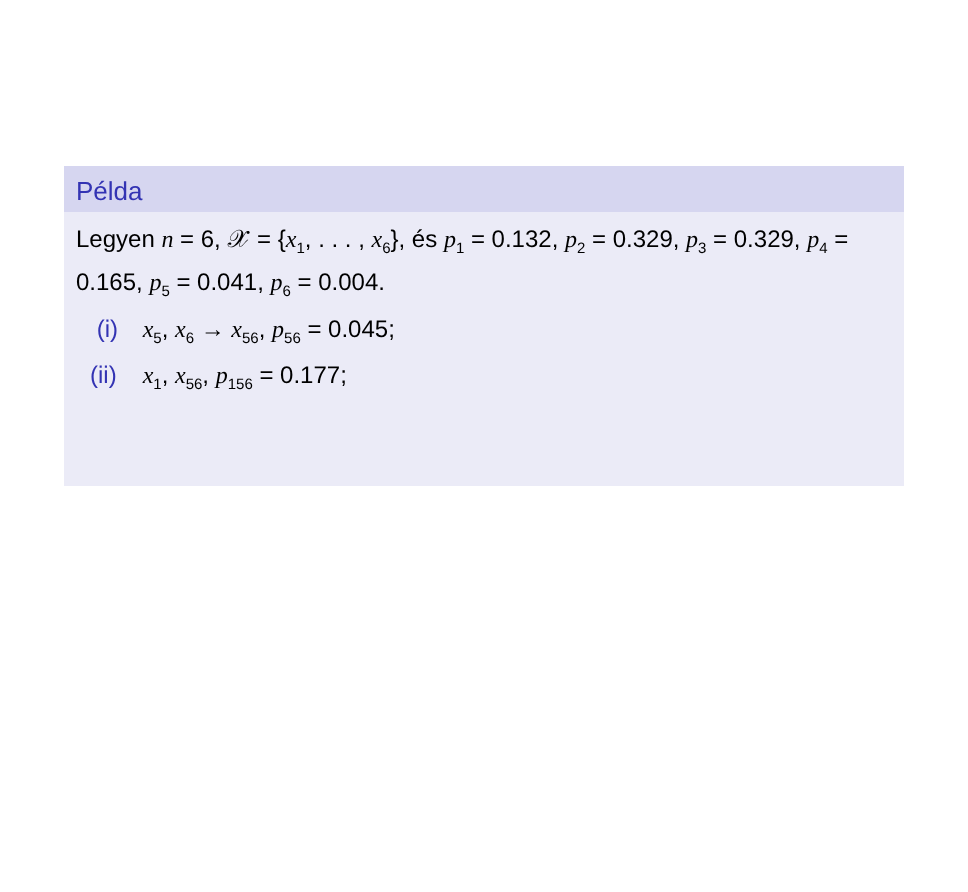Példa
Legyen n = 6, 𝒳 = {x<sub>1</sub>, . . . , x<sub>6</sub>}, és p<sub>1</sub> = 0.132, p<sub>2</sub> = 0.329, p<sub>3</sub> = 0.329, p<sub>4</sub> = 0.165, p<sub>5</sub> = 0.041, p<sub>6</sub> = 0.004.
(i) x<sub>5</sub>, x<sub>6</sub> → x<sub>56</sub>, p<sub>56</sub> = 0.045;
(ii) x<sub>1</sub>, x<sub>56</sub>, p<sub>156</sub> = 0.177;